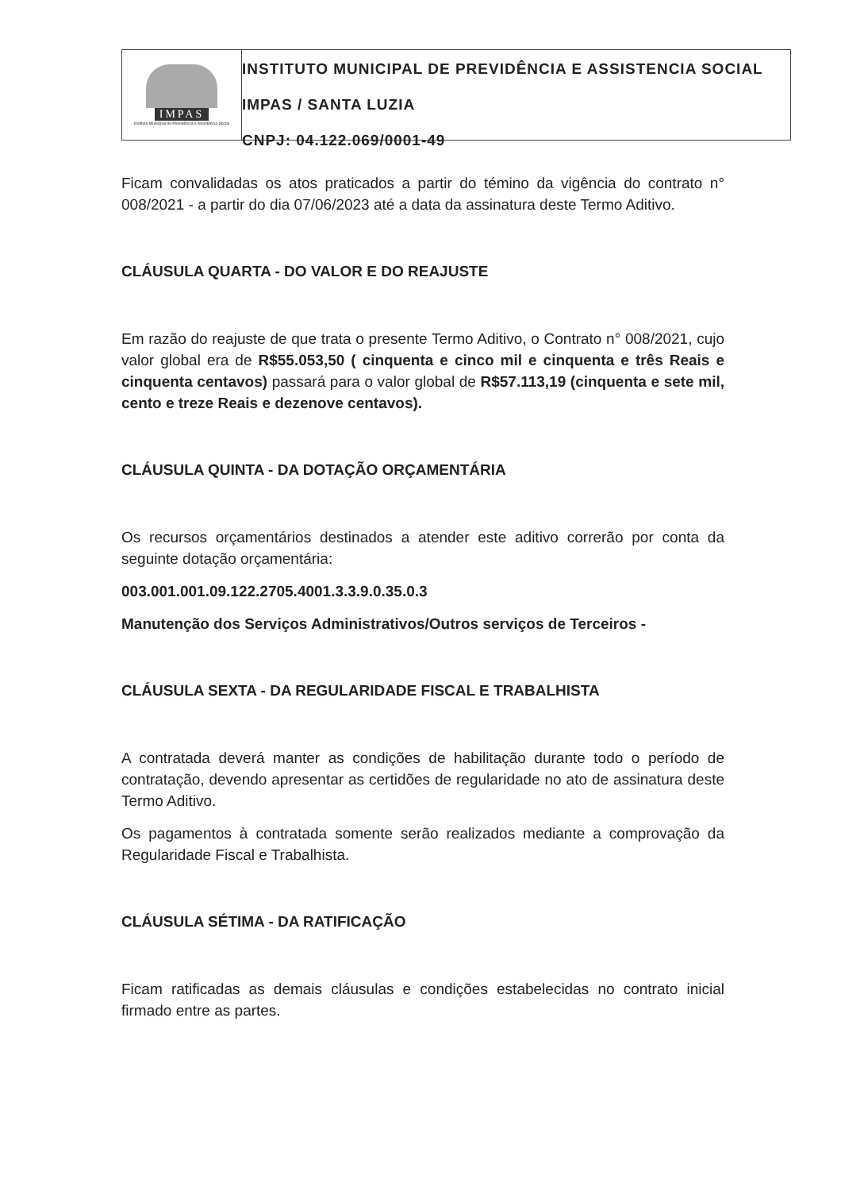IMPAS
Instituto Municipal de Previdência e Assistência Social
INSTITUTO MUNICIPAL DE PREVIDÊNCIA E ASSISTENCIA SOCIAL
IMPAS / SANTA LUZIA
CNPJ: 04.122.069/0001-49
Ficam convalidadas os atos praticados a partir do témino da vigência do contrato n° 008/2021 - a partir do dia 07/06/2023 até a data da assinatura deste Termo Aditivo.
CLÁUSULA QUARTA - DO VALOR E DO REAJUSTE
Em razão do reajuste de que trata o presente Termo Aditivo, o Contrato n° 008/2021, cujo valor global era de R$55.053,50 ( cinquenta e cinco mil e cinquenta e três Reais e cinquenta centavos) passará para o valor global de R$57.113,19 (cinquenta e sete mil, cento e treze Reais e dezenove centavos).
CLÁUSULA QUINTA - DA DOTAÇÃO ORÇAMENTÁRIA
Os recursos orçamentários destinados a atender este aditivo correrão por conta da seguinte dotação orçamentária:
003.001.001.09.122.2705.4001.3.3.9.0.35.0.3
Manutenção dos Serviços Administrativos/Outros serviços de Terceiros -
CLÁUSULA SEXTA - DA REGULARIDADE FISCAL E TRABALHISTA
A contratada deverá manter as condições de habilitação durante todo o período de contratação, devendo apresentar as certidões de regularidade no ato de assinatura deste Termo Aditivo.
Os pagamentos à contratada somente serão realizados mediante a comprovação da Regularidade Fiscal e Trabalhista.
CLÁUSULA SÉTIMA - DA RATIFICAÇÃO
Ficam ratificadas as demais cláusulas e condições estabelecidas no contrato inicial firmado entre as partes.